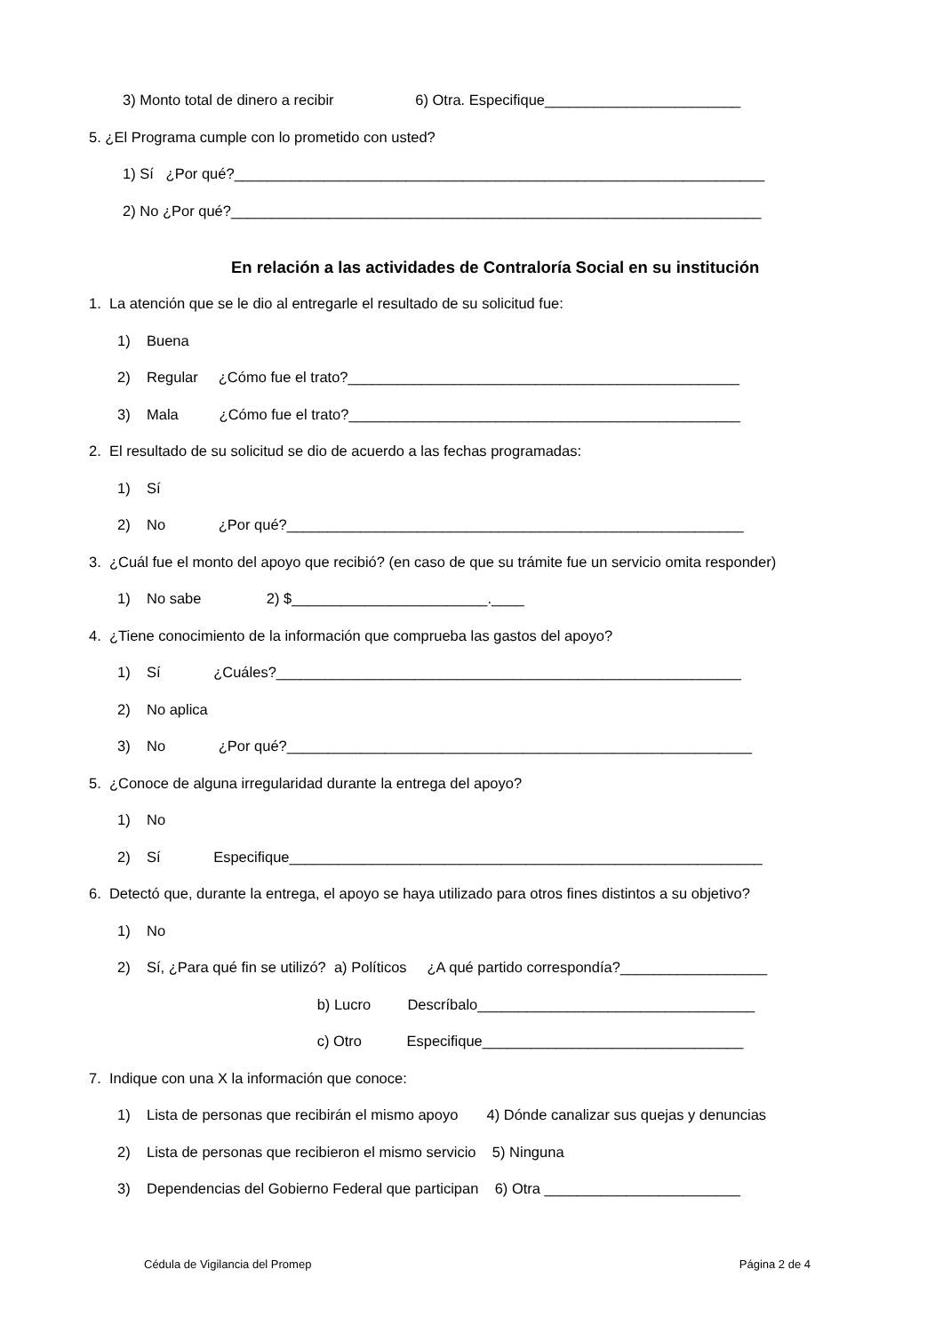3) Monto total de dinero a recibir 6) Otra. Especifique________________________
5. ¿El Programa cumple con lo prometido con usted?
1) Sí ¿Por qué?_________________________________________________________________
2) No ¿Por qué?_________________________________________________________________
En relación a las actividades de Contraloría Social en su institución
1. La atención que se le dio al entregarle el resultado de su solicitud fue:
1) Buena
2) Regular ¿Cómo fue el trato?________________________________________________
3) Mala ¿Cómo fue el trato?________________________________________________
2. El resultado de su solicitud se dio de acuerdo a las fechas programadas:
1) Sí
2) No ¿Por qué?________________________________________________________
3. ¿Cuál fue el monto del apoyo que recibió? (en caso de que su trámite fue un servicio omita responder)
1) No sabe 2) $________________________.____
4. ¿Tiene conocimiento de la información que comprueba las gastos del apoyo?
1) Sí ¿Cuáles?_________________________________________________________
2) No aplica
3) No ¿Por qué?_________________________________________________________
5. ¿Conoce de alguna irregularidad durante la entrega del apoyo?
1) No
2) Sí Especifique__________________________________________________________
6. Detectó que, durante la entrega, el apoyo se haya utilizado para otros fines distintos a su objetivo?
1) No
2) Sí, ¿Para qué fin se utilizó? a) Políticos ¿A qué partido correspondía?__________________
b) Lucro Descríbalo__________________________________
c) Otro Especifique________________________________
7. Indique con una X la información que conoce:
1) Lista de personas que recibirán el mismo apoyo 4) Dónde canalizar sus quejas y denuncias
2) Lista de personas que recibieron el mismo servicio 5) Ninguna
3) Dependencias del Gobierno Federal que participan 6) Otra ________________________
Cédula de Vigilancia del Promep Página 2 de 4